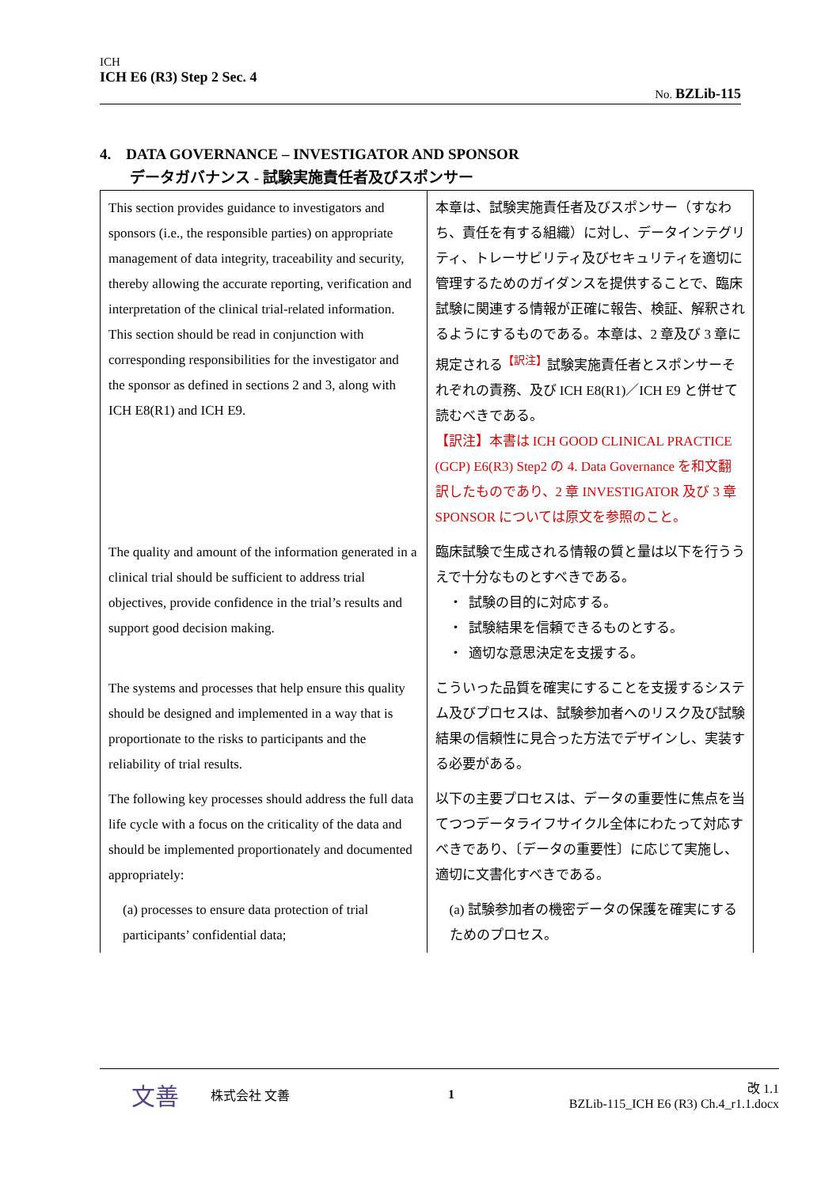ICH
ICH E6 (R3) Step 2 Sec. 4
No. BZLib-115
4. DATA GOVERNANCE – INVESTIGATOR AND SPONSOR
データガバナンス - 試験実施責任者及びスポンサー
| This section provides guidance to investigators and sponsors (i.e., the responsible parties) on appropriate management of data integrity, traceability and security, thereby allowing the accurate reporting, verification and interpretation of the clinical trial-related information. This section should be read in conjunction with corresponding responsibilities for the investigator and the sponsor as defined in sections 2 and 3, along with ICH E8(R1) and ICH E9. | 本章は、試験実施責任者及びスポンサー（すなわち、責任を有する組織）に対し、データインテグリティ、トレーサビリティ及びセキュリティを適切に管理するためのガイダンスを提供することで、臨床試験に関連する情報が正確に報告、検証、解釈されるようにするものである。本章は、2 章及び 3 章に規定される<sup>【訳注】</sup>試験実施責任者とスポンサーそれぞれの責務、及び ICH E8(R1)／ICH E9 と併せて読むべきである。 【訳注】本書は ICH GOOD CLINICAL PRACTICE (GCP) E6(R3) Step2 の 4. Data Governance を和文翻訳したものであり、2 章 INVESTIGATOR 及び 3 章 SPONSOR については原文を参照のこと。 |
| The quality and amount of the information generated in a clinical trial should be sufficient to address trial objectives, provide confidence in the trial’s results and support good decision making. | 臨床試験で生成される情報の質と量は以下を行ううえで十分なものとすべきである。 ・ 試験の目的に対応する。 ・ 試験結果を信頼できるものとする。 ・ 適切な意思決定を支援する。 |
| The systems and processes that help ensure this quality should be designed and implemented in a way that is proportionate to the risks to participants and the reliability of trial results. | こういった品質を確実にすることを支援するシステム及びプロセスは、試験参加者へのリスク及び試験結果の信頼性に見合った方法でデザインし、実装する必要がある。 |
| The following key processes should address the full data life cycle with a focus on the criticality of the data and should be implemented proportionately and documented appropriately: | 以下の主要プロセスは、データの重要性に焦点を当てつつデータライフサイクル全体にわたって対応すべきであり、〔データの重要性〕に応じて実施し、適切に文書化すべきである。 |
| (a) processes to ensure data protection of trial participants’ confidential data; | (a) 試験参加者の機密データの保護を確実にするためのプロセス。 |
文善 株式会社 文善 1 改 1.1
BZLib-115_ICH E6 (R3) Ch.4_r1.1.docx